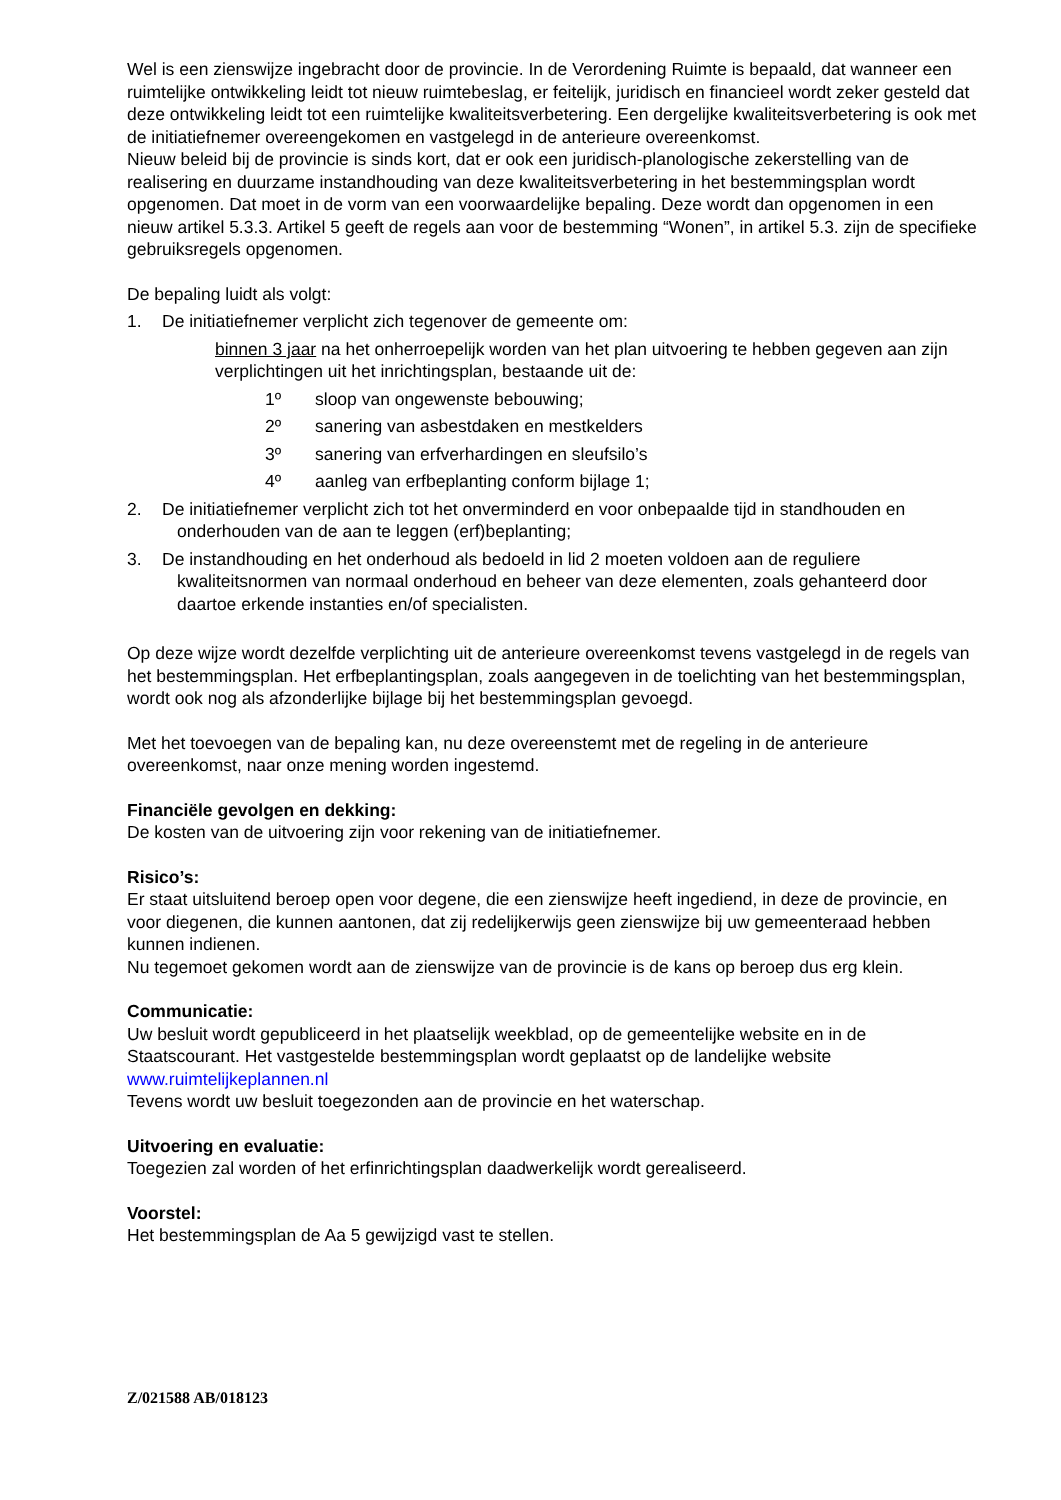Wel is een zienswijze ingebracht door de provincie. In de Verordening Ruimte is bepaald, dat wanneer een ruimtelijke ontwikkeling leidt tot nieuw ruimtebeslag, er feitelijk, juridisch en financieel wordt zeker gesteld dat deze ontwikkeling leidt tot een ruimtelijke kwaliteitsverbetering. Een dergelijke kwaliteitsverbetering is ook met de initiatiefnemer overeengekomen en vastgelegd in de anterieure overeenkomst.
Nieuw beleid bij de provincie is sinds kort, dat er ook een juridisch-planologische zekerstelling van de realisering en duurzame instandhouding van deze kwaliteitsverbetering in het bestemmingsplan wordt opgenomen. Dat moet in de vorm van een voorwaardelijke bepaling. Deze wordt dan opgenomen in een nieuw artikel 5.3.3. Artikel 5 geeft de regels aan voor de bestemming “Wonen”, in artikel 5.3. zijn de specifieke gebruiksregels opgenomen.
De bepaling luidt als volgt:
1. De initiatiefnemer verplicht zich tegenover de gemeente om:
binnen 3 jaar na het onherroepelijk worden van het plan uitvoering te hebben gegeven aan zijn verplichtingen uit het inrichtingsplan, bestaande uit de:
1º sloop van ongewenste bebouwing;
2º sanering van asbestdaken en mestkelders
3º sanering van erfverhardingen en sleufsilo’s
4º aanleg van erfbeplanting conform bijlage 1;
2. De initiatiefnemer verplicht zich tot het onverminderd en voor onbepaalde tijd in standhouden en onderhouden van de aan te leggen (erf)beplanting;
3. De instandhouding en het onderhoud als bedoeld in lid 2 moeten voldoen aan de reguliere kwaliteitsnormen van normaal onderhoud en beheer van deze elementen, zoals gehanteerd door daartoe erkende instanties en/of specialisten.
Op deze wijze wordt dezelfde verplichting uit de anterieure overeenkomst tevens vastgelegd in de regels van het bestemmingsplan. Het erfbeplantingsplan, zoals aangegeven in de toelichting van het bestemmingsplan, wordt ook nog als afzonderlijke bijlage bij het bestemmingsplan gevoegd.
Met het toevoegen van de bepaling kan, nu deze overeenstemt met de regeling in de anterieure overeenkomst, naar onze mening worden ingestemd.
Financiële gevolgen en dekking:
De kosten van de uitvoering zijn voor rekening van de initiatiefnemer.
Risico’s:
Er staat uitsluitend beroep open voor degene, die een zienswijze heeft ingediend, in deze de provincie, en voor diegenen, die kunnen aantonen, dat zij redelijkerwijs geen zienswijze bij uw gemeenteraad hebben kunnen indienen.
Nu tegemoet gekomen wordt aan de zienswijze van de provincie is de kans op beroep dus erg klein.
Communicatie:
Uw besluit wordt gepubliceerd in het plaatselijk weekblad, op de gemeentelijke website en in de Staatscourant. Het vastgestelde bestemmingsplan wordt geplaatst op de landelijke website www.ruimtelijkeplannen.nl
Tevens wordt uw besluit toegezonden aan de provincie en het waterschap.
Uitvoering en evaluatie:
Toegezien zal worden of het erfinrichtingsplan daadwerkelijk wordt gerealiseerd.
Voorstel:
Het bestemmingsplan de Aa 5 gewijzigd vast te stellen.
Z/021588 AB/018123